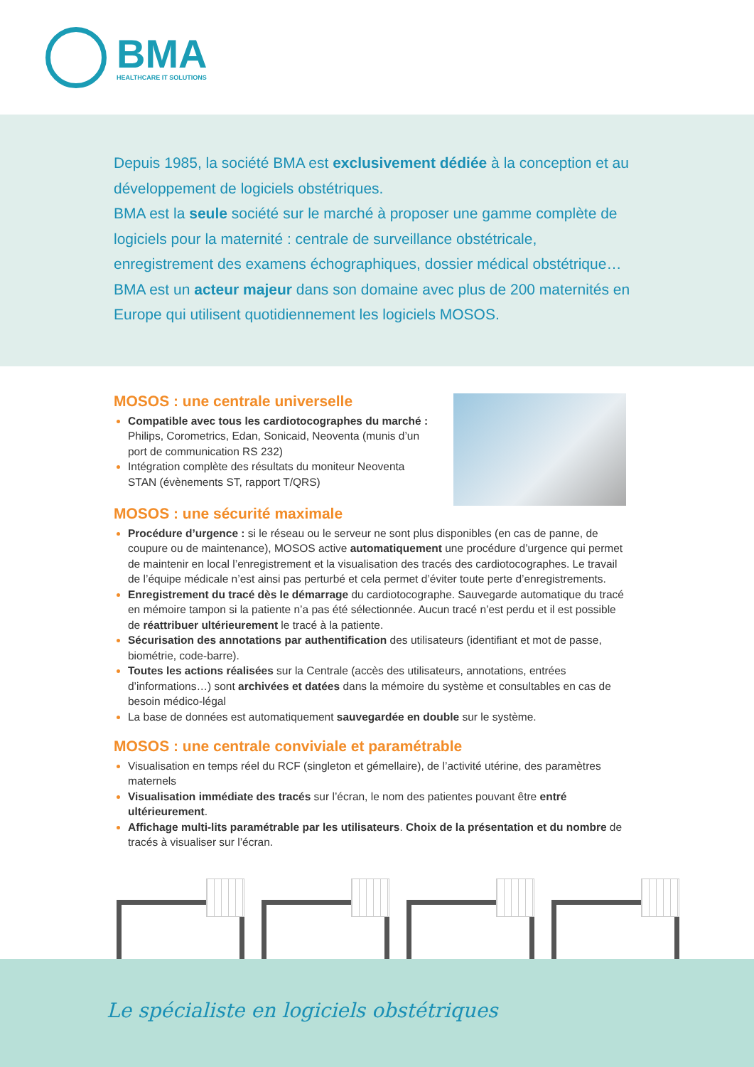BMA
HEALTHCARE IT SOLUTIONS
Depuis 1985, la société BMA est exclusivement dédiée à la conception et au développement de logiciels obstétriques.
BMA est la seule société sur le marché à proposer une gamme complète de logiciels pour la maternité : centrale de surveillance obstétricale, enregistrement des examens échographiques, dossier médical obstétrique…
BMA est un acteur majeur dans son domaine avec plus de 200 maternités en Europe qui utilisent quotidiennement les logiciels MOSOS.
MOSOS : une centrale universelle
Compatible avec tous les cardiotocographes du marché : Philips, Corometrics, Edan, Sonicaid, Neoventa (munis d’un port de communication RS 232)
Intégration complète des résultats du moniteur Neoventa STAN (évènements ST, rapport T/QRS)
MOSOS : une sécurité maximale
Procédure d’urgence : si le réseau ou le serveur ne sont plus disponibles (en cas de panne, de coupure ou de maintenance), MOSOS active automatiquement une procédure d’urgence qui permet de maintenir en local l’enregistrement et la visualisation des tracés des cardiotocographes. Le travail de l’équipe médicale n’est ainsi pas perturbé et cela permet d’éviter toute perte d’enregistrements.
Enregistrement du tracé dès le démarrage du cardiotocographe. Sauvegarde automatique du tracé en mémoire tampon si la patiente n’a pas été sélectionnée. Aucun tracé n’est perdu et il est possible de réattribuer ultérieurement le tracé à la patiente.
Sécurisation des annotations par authentification des utilisateurs (identifiant et mot de passe, biométrie, code-barre).
Toutes les actions réalisées sur la Centrale (accès des utilisateurs, annotations, entrées d’informations…) sont archivées et datées dans la mémoire du système et consultables en cas de besoin médico-légal
La base de données est automatiquement sauvegardée en double sur le système.
MOSOS : une centrale conviviale et paramétrable
Visualisation en temps réel du RCF (singleton et gémellaire), de l’activité utérine, des paramètres maternels
Visualisation immédiate des tracés sur l’écran, le nom des patientes pouvant être entré ultérieurement.
Affichage multi-lits paramétrable par les utilisateurs. Choix de la présentation et du nombre de tracés à visualiser sur l’écran.
Le spécialiste en logiciels obstétriques